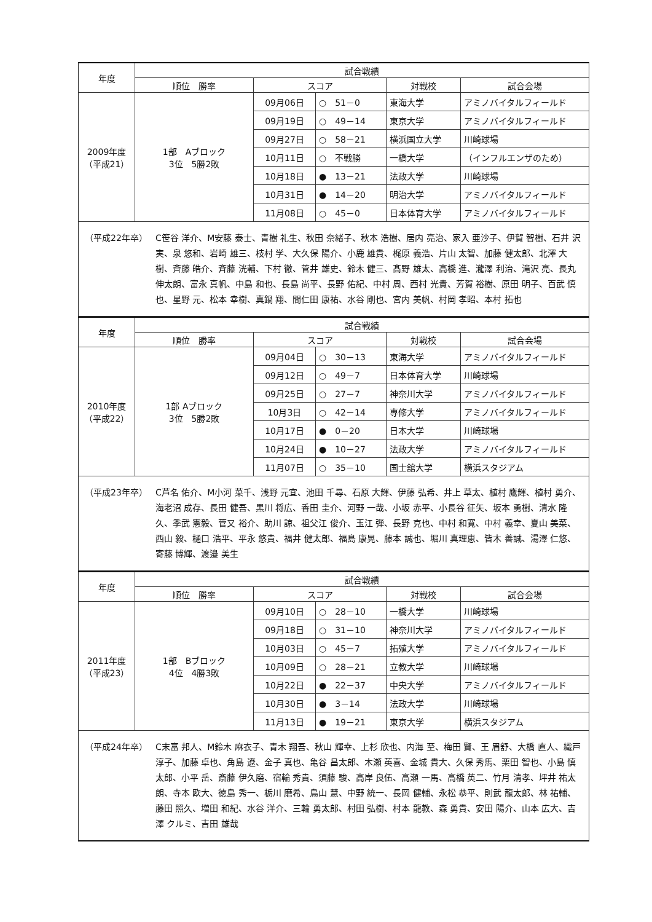| 年度 | 試合戦績 | | | | |
| --- | --- | --- | --- | --- | --- |
| | 順位 勝率 | スコア | | 対戦校 | 試合会場 |
| 2009年度 （平成21） | 1部 Aブロック 3位 5勝2敗 | 09月06日 | ○ 51－0 | 東海大学 | アミノバイタルフィールド |
| | | 09月19日 | ○ 49－14 | 東京大学 | アミノバイタルフィールド |
| | | 09月27日 | ○ 58－21 | 横浜国立大学 | 川崎球場 |
| | | 10月11日 | ○ 不戦勝 | 一橋大学 | （インフルエンザのため） |
| | | 10月18日 | ● 13－21 | 法政大学 | 川崎球場 |
| | | 10月31日 | ● 14－20 | 明治大学 | アミノバイタルフィールド |
| | | 11月08日 | ○ 45－0 | 日本体育大学 | アミノバイタルフィールド |
（平成22年卒） C笹谷 洋介、M安藤 泰士、青樹 礼生、秋田 奈緒子、秋本 浩樹、居内 亮治、家入 亜沙子、伊賀 智樹、石井 沢実、泉 悠和、岩崎 雄三、枝村 学、大久保 陽介、小鹿 雄貴、梶原 義浩、片山 太智、加藤 健太郎、北澤 大樹、斉藤 皓介、斉藤 洸輔、下村 徹、菅井 雄史、鈴木 健三、髙野 雄太、高橋 進、瀧澤 利治、滝沢 亮、長丸 伸太朗、富永 真帆、中島 和也、長島 尚平、長野 佑紀、中村 周、西村 光貴、芳賀 裕樹、原田 明子、百武 慎也、星野 元、松本 幸樹、真鍋 翔、間仁田 康祐、水谷 剛也、宮内 美帆、村岡 孝昭、本村 拓也
| 年度 | 試合戦績 | | | | |
| --- | --- | --- | --- | --- | --- |
| | 順位 勝率 | スコア | | 対戦校 | 試合会場 |
| 2010年度 （平成22） | 1部 Aブロック 3位 5勝2敗 | 09月04日 | ○ 30－13 | 東海大学 | アミノバイタルフィールド |
| | | 09月12日 | ○ 49－7 | 日本体育大学 | 川崎球場 |
| | | 09月25日 | ○ 27－7 | 神奈川大学 | アミノバイタルフィールド |
| | | 10月3日 | ○ 42－14 | 専修大学 | アミノバイタルフィールド |
| | | 10月17日 | ● 0－20 | 日本大学 | 川崎球場 |
| | | 10月24日 | ● 10－27 | 法政大学 | アミノバイタルフィールド |
| | | 11月07日 | ○ 35－10 | 国士舘大学 | 横浜スタジアム |
（平成23年卒） C芦名 佑介、M小河 菜千、浅野 元宜、池田 千尋、石原 大輝、伊藤 弘希、井上 草太、植村 鷹輝、植村 勇介、海老沼 成存、長田 健吾、黒川 将広、香田 圭介、河野 一哉、小坂 赤平、小長谷 征矢、坂本 勇樹、清水 隆久、季武 憲毅、菅又 裕介、助川 諒、祖父江 俊介、玉江 弾、長野 克也、中村 和寛、中村 義幸、夏山 美菜、西山 毅、樋口 浩平、平永 悠貴、福井 健太郎、福島 康晃、藤本 誠也、堀川 真理恵、皆木 善誠、湯澤 仁悠、寄藤 博輝、渡邉 美生
| 年度 | 試合戦績 | | | | |
| --- | --- | --- | --- | --- | --- |
| | 順位 勝率 | スコア | | 対戦校 | 試合会場 |
| 2011年度 （平成23） | 1部 Bブロック 4位 4勝3敗 | 09月10日 | ○ 28－10 | 一橋大学 | 川崎球場 |
| | | 09月18日 | ○ 31－10 | 神奈川大学 | アミノバイタルフィールド |
| | | 10月03日 | ○ 45－7 | 拓殖大学 | アミノバイタルフィールド |
| | | 10月09日 | ○ 28－21 | 立教大学 | 川崎球場 |
| | | 10月22日 | ● 22－37 | 中央大学 | アミノバイタルフィールド |
| | | 10月30日 | ● 3－14 | 法政大学 | 川崎球場 |
| | | 11月13日 | ● 19－21 | 東京大学 | 横浜スタジアム |
（平成24年卒） C末富 邦人、M鈴木 麻衣子、青木 翔吾、秋山 輝幸、上杉 欣也、内海 至、梅田 賢、王 眉舒、大橋 直人、織戸 淳子、加藤 卓也、角島 遼、金子 真也、亀谷 昌太郎、木瀬 英喜、金城 貴大、久保 秀馬、栗田 智也、小島 慎太郎、小平 岳、斎藤 伊久磨、宿輪 秀貴、須藤 駿、高岸 良伍、高瀬 一馬、高橋 英二、竹月 清孝、坪井 祐太朗、寺本 欧大、徳島 秀一、栃川 磨希、鳥山 慧、中野 統一、長岡 健輔、永松 恭平、則武 龍太郎、林 祐輔、藤田 照久、増田 和紀、水谷 洋介、三輪 勇太郎、村田 弘樹、村本 龍教、森 勇貴、安田 陽介、山本 広大、吉澤 クルミ、吉田 雄哉